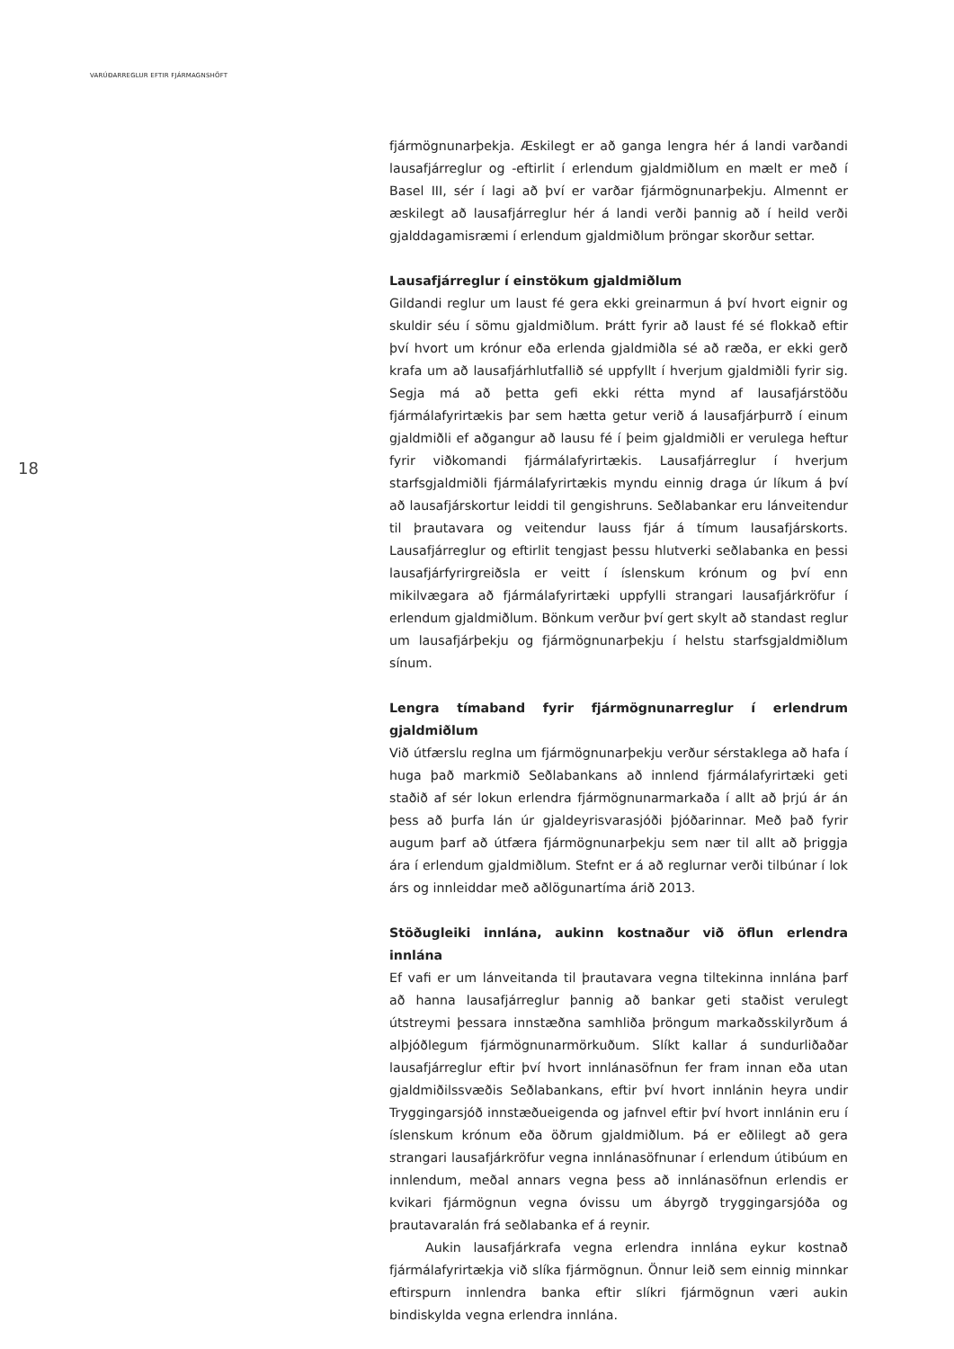VARÚÐARREGLUR EFTIR FJÁRMAGNSHÖFT
18
fjármögnunarþekja. Æskilegt er að ganga lengra hér á landi varðandi lausafjárreglur og -eftirlit í erlendum gjaldmiðlum en mælt er með í Basel III, sér í lagi að því er varðar fjármögnunarþekju. Almennt er æskilegt að lausafjárreglur hér á landi verði þannig að í heild verði gjalddagamisræmi í erlendum gjaldmiðlum þröngar skorður settar.
Lausafjárreglur í einstökum gjaldmiðlum
Gildandi reglur um laust fé gera ekki greinarmun á því hvort eignir og skuldir séu í sömu gjaldmiðlum. Þrátt fyrir að laust fé sé flokkað eftir því hvort um krónur eða erlenda gjaldmiðla sé að ræða, er ekki gerð krafa um að lausafjárhlutfallið sé uppfyllt í hverjum gjaldmiðli fyrir sig. Segja má að þetta gefi ekki rétta mynd af lausafjárstöðu fjármálafyrirtækis þar sem hætta getur verið á lausafjárþurrð í einum gjaldmiðli ef aðgangur að lausu fé í þeim gjaldmiðli er verulega heftur fyrir viðkomandi fjármálafyrirtækis. Lausafjárreglur í hverjum starfsgjaldmiðli fjármálafyrirtækis myndu einnig draga úr líkum á því að lausafjárskortur leiddi til gengishruns. Seðlabankar eru lánveitendur til þrautavara og veitendur lauss fjár á tímum lausafjárskorts. Lausafjárreglur og eftirlit tengjast þessu hlutverki seðlabanka en þessi lausafjárfyrirgreiðsla er veitt í íslenskum krónum og því enn mikilvægara að fjármálafyrirtæki uppfylli strangari lausafjárkröfur í erlendum gjaldmiðlum. Bönkum verður því gert skylt að standast reglur um lausafjárþekju og fjármögnunarþekju í helstu starfsgjaldmiðlum sínum.
Lengra tímaband fyrir fjármögnunarreglur í erlendrum gjaldmiðlum
Við útfærslu reglna um fjármögnunarþekju verður sérstaklega að hafa í huga það markmið Seðlabankans að innlend fjármálafyrirtæki geti staðið af sér lokun erlendra fjármögnunarmarkaða í allt að þrjú ár án þess að þurfa lán úr gjaldeyrisvarasjóði þjóðarinnar. Með það fyrir augum þarf að útfæra fjármögnunarþekju sem nær til allt að þriggja ára í erlendum gjaldmiðlum. Stefnt er á að reglurnar verði tilbúnar í lok árs og innleiddar með aðlögunartíma árið 2013.
Stöðugleiki innlána, aukinn kostnaður við öflun erlendra innlána
Ef vafi er um lánveitanda til þrautavara vegna tiltekinna innlána þarf að hanna lausafjárreglur þannig að bankar geti staðist verulegt útstreymi þessara innstæðna samhliða þröngum markaðsskilyrðum á alþjóðlegum fjármögnunarmörkuðum. Slíkt kallar á sundurliðaðar lausafjárreglur eftir því hvort innlánasöfnun fer fram innan eða utan gjaldmiðilssvæðis Seðlabankans, eftir því hvort innlánin heyra undir Tryggingarsjóð innstæðueigenda og jafnvel eftir því hvort innlánin eru í íslenskum krónum eða öðrum gjaldmiðlum. Þá er eðlilegt að gera strangari lausafjárkröfur vegna innlánasöfnunar í erlendum útibúum en innlendum, meðal annars vegna þess að innlánasöfnun erlendis er kvikari fjármögnun vegna óvissu um ábyrgð tryggingarsjóða og þrautavaralán frá seðlabanka ef á reynir.
Aukin lausafjárkrafa vegna erlendra innlána eykur kostnað fjármálafyrirtækja við slíka fjármögnun. Önnur leið sem einnig minnkar eftirspurn innlendra banka eftir slíkri fjármögnun væri aukin bindiskylda vegna erlendra innlána.